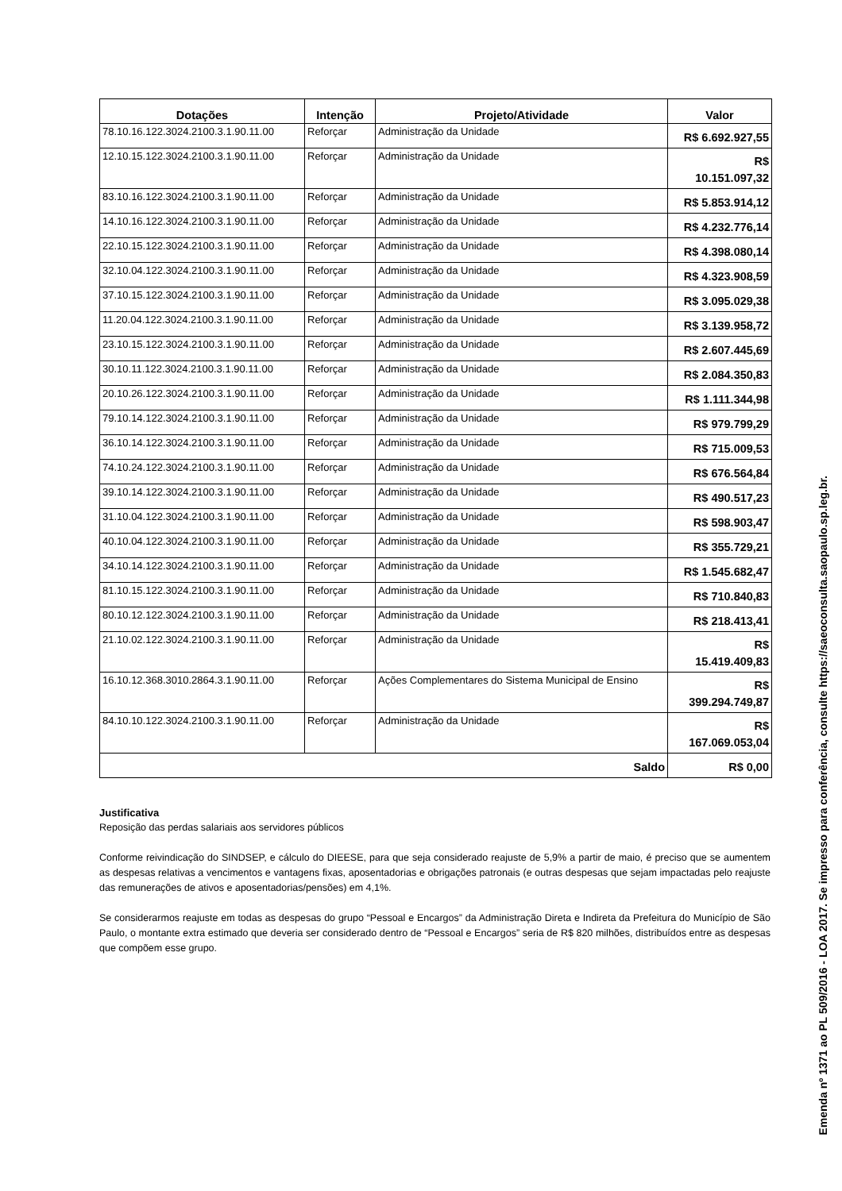| Dotações | Intenção | Projeto/Atividade | Valor |
| --- | --- | --- | --- |
| 78.10.16.122.3024.2100.3.1.90.11.00 | Reforçar | Administração da Unidade | R$ 6.692.927,55 |
| 12.10.15.122.3024.2100.3.1.90.11.00 | Reforçar | Administração da Unidade | R$ 10.151.097,32 |
| 83.10.16.122.3024.2100.3.1.90.11.00 | Reforçar | Administração da Unidade | R$ 5.853.914,12 |
| 14.10.16.122.3024.2100.3.1.90.11.00 | Reforçar | Administração da Unidade | R$ 4.232.776,14 |
| 22.10.15.122.3024.2100.3.1.90.11.00 | Reforçar | Administração da Unidade | R$ 4.398.080,14 |
| 32.10.04.122.3024.2100.3.1.90.11.00 | Reforçar | Administração da Unidade | R$ 4.323.908,59 |
| 37.10.15.122.3024.2100.3.1.90.11.00 | Reforçar | Administração da Unidade | R$ 3.095.029,38 |
| 11.20.04.122.3024.2100.3.1.90.11.00 | Reforçar | Administração da Unidade | R$ 3.139.958,72 |
| 23.10.15.122.3024.2100.3.1.90.11.00 | Reforçar | Administração da Unidade | R$ 2.607.445,69 |
| 30.10.11.122.3024.2100.3.1.90.11.00 | Reforçar | Administração da Unidade | R$ 2.084.350,83 |
| 20.10.26.122.3024.2100.3.1.90.11.00 | Reforçar | Administração da Unidade | R$ 1.111.344,98 |
| 79.10.14.122.3024.2100.3.1.90.11.00 | Reforçar | Administração da Unidade | R$ 979.799,29 |
| 36.10.14.122.3024.2100.3.1.90.11.00 | Reforçar | Administração da Unidade | R$ 715.009,53 |
| 74.10.24.122.3024.2100.3.1.90.11.00 | Reforçar | Administração da Unidade | R$ 676.564,84 |
| 39.10.14.122.3024.2100.3.1.90.11.00 | Reforçar | Administração da Unidade | R$ 490.517,23 |
| 31.10.04.122.3024.2100.3.1.90.11.00 | Reforçar | Administração da Unidade | R$ 598.903,47 |
| 40.10.04.122.3024.2100.3.1.90.11.00 | Reforçar | Administração da Unidade | R$ 355.729,21 |
| 34.10.14.122.3024.2100.3.1.90.11.00 | Reforçar | Administração da Unidade | R$ 1.545.682,47 |
| 81.10.15.122.3024.2100.3.1.90.11.00 | Reforçar | Administração da Unidade | R$ 710.840,83 |
| 80.10.12.122.3024.2100.3.1.90.11.00 | Reforçar | Administração da Unidade | R$ 218.413,41 |
| 21.10.02.122.3024.2100.3.1.90.11.00 | Reforçar | Administração da Unidade | R$ 15.419.409,83 |
| 16.10.12.368.3010.2864.3.1.90.11.00 | Reforçar | Ações Complementares do Sistema Municipal de Ensino | R$ 399.294.749,87 |
| 84.10.10.122.3024.2100.3.1.90.11.00 | Reforçar | Administração da Unidade | R$ 167.069.053,04 |
| Saldo | | | R$ 0,00 |
Justificativa
Reposição das perdas salariais aos servidores públicos
Conforme reivindicação do SINDSEP, e cálculo do DIEESE, para que seja considerado reajuste de 5,9% a partir de maio, é preciso que se aumentem as despesas relativas a vencimentos e vantagens fixas, aposentadorias e obrigações patronais (e outras despesas que sejam impactadas pelo reajuste das remunerações de ativos e aposentadorias/pensões) em 4,1%.
Se considerarmos reajuste em todas as despesas do grupo “Pessoal e Encargos” da Administração Direta e Indireta da Prefeitura do Município de São Paulo, o montante extra estimado que deveria ser considerado dentro de “Pessoal e Encargos” seria de R$ 820 milhões, distribuídos entre as despesas que compõem esse grupo.
Emenda nº 1371 ao PL 509/2016 - LOA 2017. Se impresso para conferência, consulte https://saeoconsulta.saopaulo.sp.leg.br.